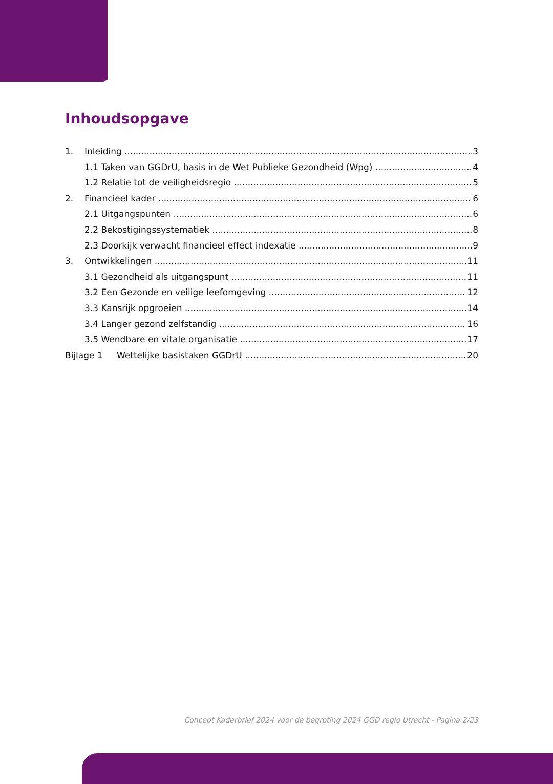Inhoudsopgave
1. Inleiding 3
1.1 Taken van GGDrU, basis in de Wet Publieke Gezondheid (Wpg) 4
1.2 Relatie tot de veiligheidsregio 5
2. Financieel kader 6
2.1 Uitgangspunten 6
2.2 Bekostigingssystematiek 8
2.3 Doorkijk verwacht financieel effect indexatie 9
3. Ontwikkelingen 11
3.1 Gezondheid als uitgangspunt 11
3.2 Een Gezonde en veilige leefomgeving 12
3.3 Kansrijk opgroeien 14
3.4 Langer gezond zelfstandig 16
3.5 Wendbare en vitale organisatie 17
Bijlage 1 Wettelijke basistaken GGDrU 20
Concept Kaderbrief 2024 voor de begroting 2024 GGD regio Utrecht - Pagina 2/23